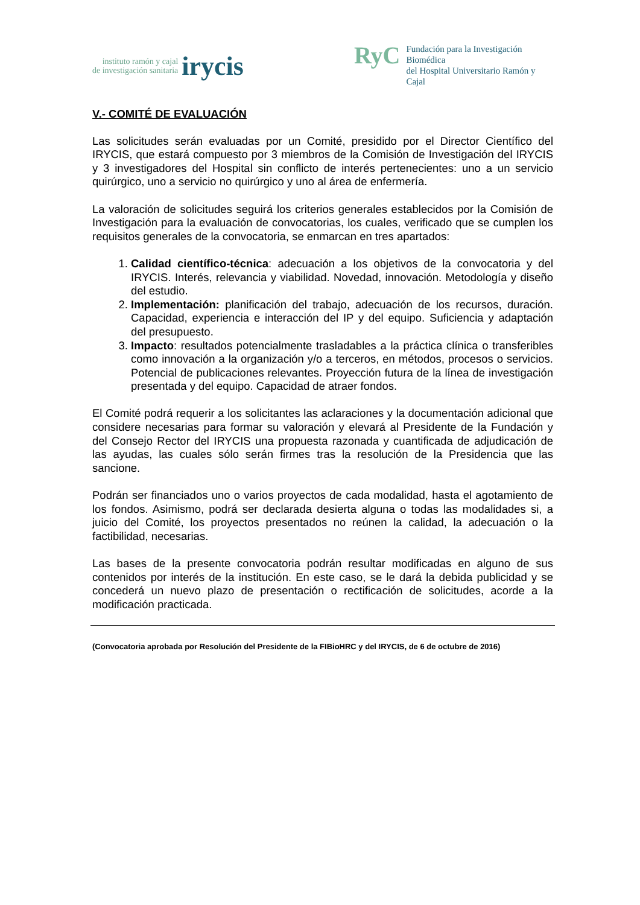instituto ramón y cajal
de investigación sanitaria irycis
RyC Fundación para la Investigación Biomédica
del Hospital Universitario Ramón y Cajal
V.- COMITÉ DE EVALUACIÓN
Las solicitudes serán evaluadas por un Comité, presidido por el Director Científico del IRYCIS, que estará compuesto por 3 miembros de la Comisión de Investigación del IRYCIS y 3 investigadores del Hospital sin conflicto de interés pertenecientes: uno a un servicio quirúrgico, uno a servicio no quirúrgico y uno al área de enfermería.
La valoración de solicitudes seguirá los criterios generales establecidos por la Comisión de Investigación para la evaluación de convocatorias, los cuales, verificado que se cumplen los requisitos generales de la convocatoria, se enmarcan en tres apartados:
1. Calidad científico-técnica: adecuación a los objetivos de la convocatoria y del IRYCIS. Interés, relevancia y viabilidad. Novedad, innovación. Metodología y diseño del estudio.
2. Implementación: planificación del trabajo, adecuación de los recursos, duración. Capacidad, experiencia e interacción del IP y del equipo. Suficiencia y adaptación del presupuesto.
3. Impacto: resultados potencialmente trasladables a la práctica clínica o transferibles como innovación a la organización y/o a terceros, en métodos, procesos o servicios. Potencial de publicaciones relevantes. Proyección futura de la línea de investigación presentada y del equipo. Capacidad de atraer fondos.
El Comité podrá requerir a los solicitantes las aclaraciones y la documentación adicional que considere necesarias para formar su valoración y elevará al Presidente de la Fundación y del Consejo Rector del IRYCIS una propuesta razonada y cuantificada de adjudicación de las ayudas, las cuales sólo serán firmes tras la resolución de la Presidencia que las sancione.
Podrán ser financiados uno o varios proyectos de cada modalidad, hasta el agotamiento de los fondos. Asimismo, podrá ser declarada desierta alguna o todas las modalidades si, a juicio del Comité, los proyectos presentados no reúnen la calidad, la adecuación o la factibilidad, necesarias.
Las bases de la presente convocatoria podrán resultar modificadas en alguno de sus contenidos por interés de la institución. En este caso, se le dará la debida publicidad y se concederá un nuevo plazo de presentación o rectificación de solicitudes, acorde a la modificación practicada.
(Convocatoria aprobada por Resolución del Presidente de la FIBioHRC y del IRYCIS, de 6 de octubre de 2016)